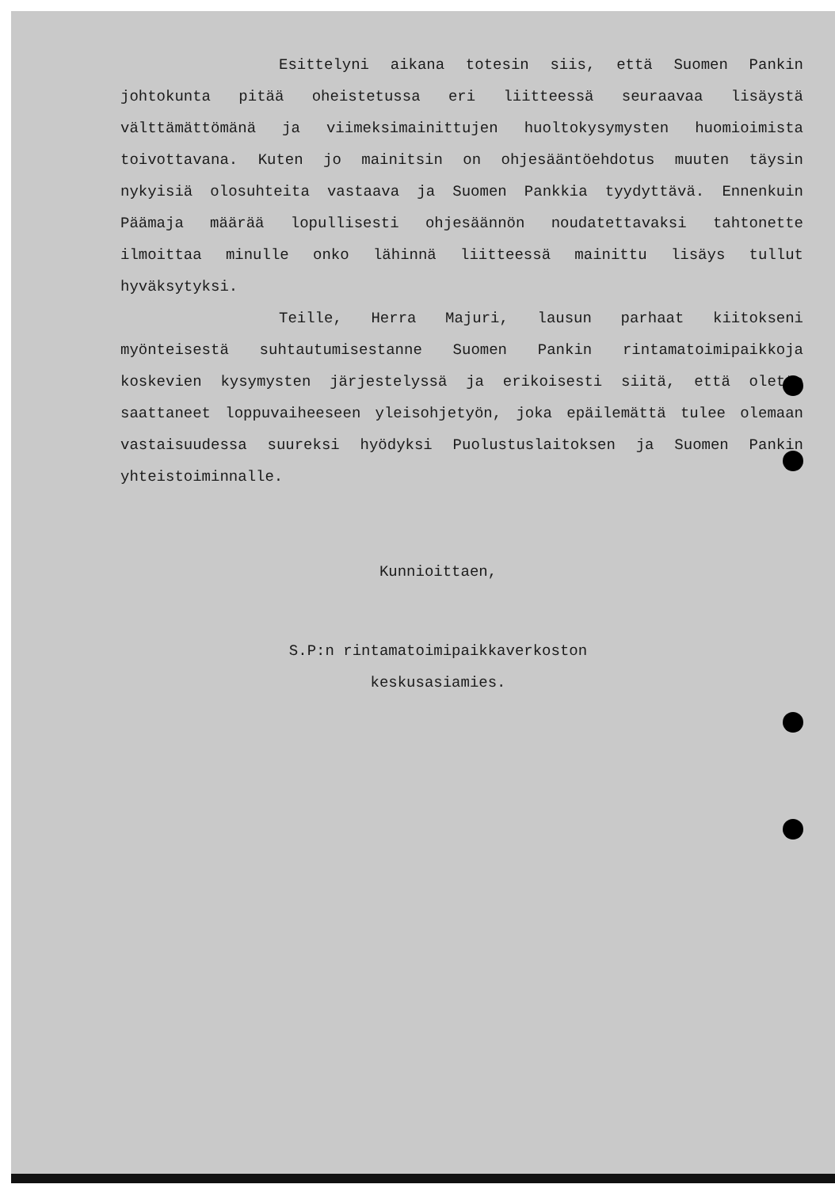Esittelyni aikana totesin siis, että Suomen Pankin johtokunta pitää oheistetussa eri liitteessä seuraavaa lisäystä välttämättömänä ja viimeksimainittujen huoltokysymysten huomioimista toivottavana. Kuten jo mainitsin on ohjesääntöehdotus muuten täysin nykyisiä olosuhteita vastaava ja Suomen Pankkia tyydyttävä. Ennenkuin Päämaja määrää lopullisesti ohjesäännön noudatettavaksi tahtonette ilmoittaa minulle onko lähinnä liitteessä mainittu lisäys tullut hyväksytyksi.
Teille, Herra Majuri, lausun parhaat kiitokseni myönteisestä suhtautumisestanne Suomen Pankin rintamatoimipaikkoja koskevien kysymysten järjestelyssä ja erikoisesti siitä, että olette saattaneet loppuvaiheeseen yleisohjetyön, joka epäilemättä tulee olemaan vastaisuudessa suureksi hyödyksi Puolustuslaitoksen ja Suomen Pankin yhteistoiminnalle.
Kunnioittaen,
S.P:n rintamatoimipaikkaverkoston
keskusasiamies.